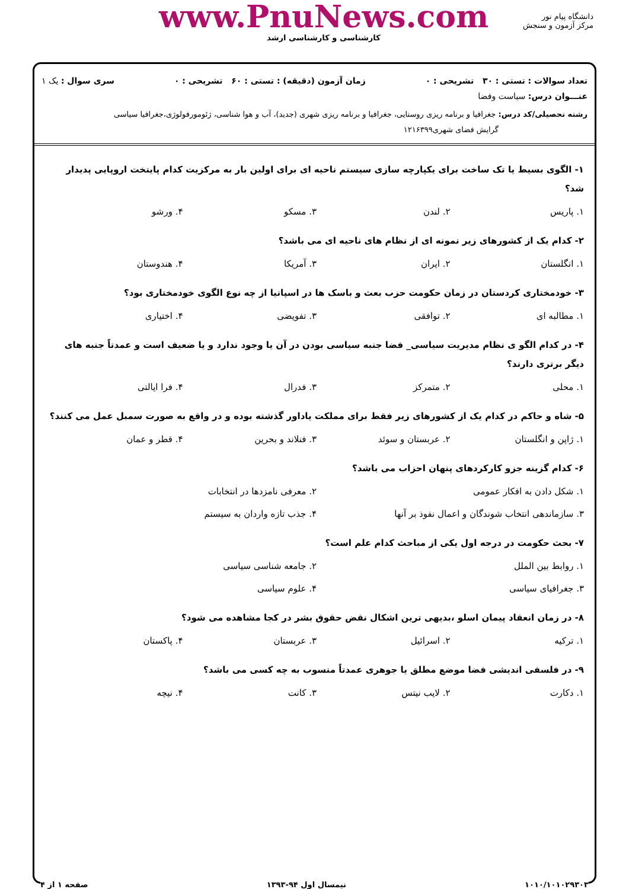دانشگاه پیام نور
مرکز آزمون و سنجش
www.PnuNews.com
کارشناسی و کارشناسی ارشد
تعداد سوالات : تستی : ۳۰ تشریحی : ۰ زمان آزمون (دقیقه) : تستی : ۶۰ تشریحی : ۰ سری سوال : یک ۱
عنـــوان درس: سیاست وفضا
رشته تحصیلی/کد درس: جغرافیا و برنامه ریزی روستایی، جغرافیا و برنامه ریزی شهری (جدید)، آب و هوا شناسی، ژئومورفولوژی،جغرافیا سیاسی
گرایش فضای شهری۱۲۱۶۳۹۹
۱- الگوی بسیط یا تک ساخت برای یکپارچه سازی سیستم ناحیه ای برای اولین بار به مرکزیت کدام پایتخت اروپایی پدیدار شد؟
۱. پاریس ۲. لندن ۳. مسکو ۴. ورشو
۲- کدام یک از کشورهای زیر نمونه ای از نظام های ناحیه ای می باشد؟
۱. انگلستان ۲. ایران ۳. آمریکا ۴. هندوستان
۳- خودمختاری کردستان در زمان حکومت حزب بعث و باسک ها در اسپانیا از چه نوع الگوی خودمختاری بود؟
۱. مطالبه ای ۲. توافقی ۳. تفویضی ۴. اختیاری
۴- در کدام الگو ی نظام مدیریت سیاسی_ فضا جنبه سیاسی بودن در آن یا وجود ندارد و یا ضعیف است و عمدتاً جنبه های دیگر برتری دارند؟
۱. محلی ۲. متمرکز ۳. فدرال ۴. فرا ایالتی
۵- شاه و حاکم در کدام یک از کشورهای زیر فقط برای مملکت یاداور گذشته بوده و در واقع به صورت سمبل عمل می کنند؟
۱. ژاپن و انگلستان ۲. عربستان و سوئد ۳. فنلاند و بحرین ۴. قطر و عمان
۶- کدام گزینه جزو کارکردهای پنهان احزاب می باشد؟
۱. شکل دادن به افکار عمومی ۲. معرفی نامزدها در انتخابات ۳. سازماندهی انتخاب شوندگان و اعمال نفوذ بر آنها ۴. جذب تازه واردان به سیستم
۷- بحث حکومت در درجه اول یکی از مباحث کدام علم است؟
۱. روابط بین الملل ۲. جامعه شناسی سیاسی ۳. جغرافیای سیاسی ۴. علوم سیاسی
۸- در زمان انعقاد پیمان اسلو ،بدیهی ترین اشکال نقض حقوق بشر در کجا مشاهده می شود؟
۱. ترکیه ۲. اسرائیل ۳. عربستان ۴. پاکستان
۹- در فلسفی اندیشی فضا موضع مطلق یا جوهری عمدتاً منسوب به چه کسی می باشد؟
۱. دکارت ۲. لایب نیتس ۳. کانت ۴. نیچه
۱۰۱۰/۱۰۱۰۲۹۳۰۳ نیمسال اول ۹۴-۱۳۹۳ صفحه ۱ از ۴